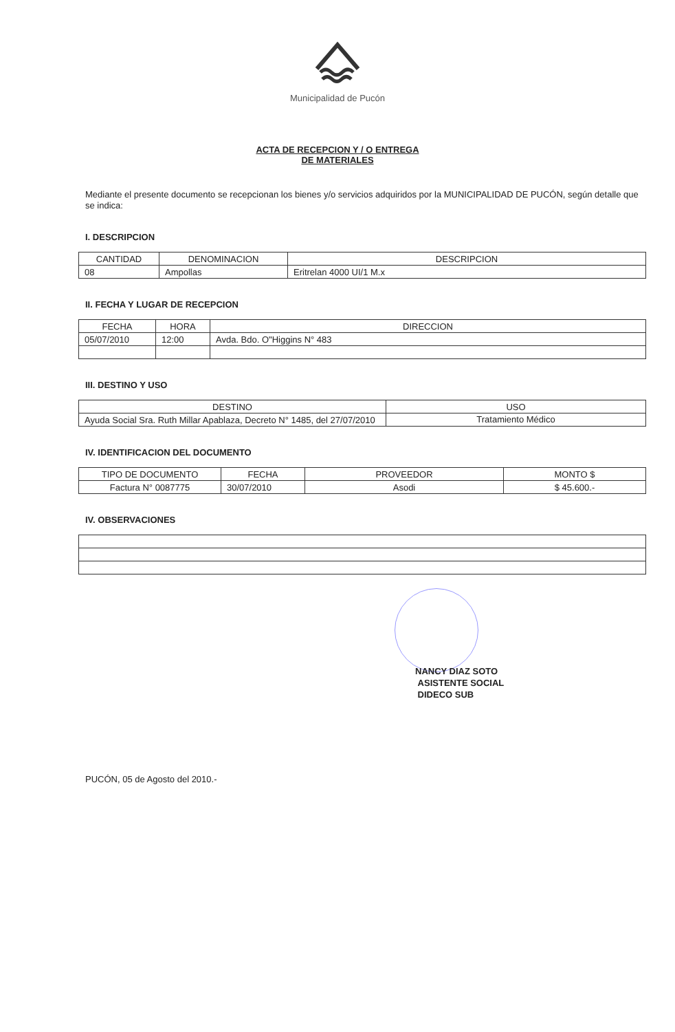Municipalidad de Pucón
ACTA DE RECEPCION Y / O ENTREGA
DE MATERIALES
Mediante el presente documento se recepcionan los bienes y/o servicios adquiridos por la MUNICIPALIDAD DE PUCÓN, según detalle que se indica:
I. DESCRIPCION
| CANTIDAD | DENOMINACION | DESCRIPCION |
| --- | --- | --- |
| 08 | Ampollas | Eritrelan 4000 UI/1 M.x |
II. FECHA Y LUGAR DE RECEPCION
| FECHA | HORA | DIRECCION |
| --- | --- | --- |
| 05/07/2010 | 12:00 | Avda. Bdo. O"Higgins N° 483 |
III. DESTINO Y USO
| DESTINO | USO |
| --- | --- |
| Ayuda Social Sra. Ruth Millar Apablaza, Decreto N° 1485, del 27/07/2010 | Tratamiento Médico |
IV. IDENTIFICACION DEL DOCUMENTO
| TIPO DE DOCUMENTO | FECHA | PROVEEDOR | MONTO $ |
| --- | --- | --- | --- |
| Factura N° 0087775 | 30/07/2010 | Asodi | $ 45.600.- |
IV. OBSERVACIONES
NANCY DIAZ SOTO
ASISTENTE SOCIAL
DIDECO SUB
PUCÓN, 05 de Agosto del 2010.-